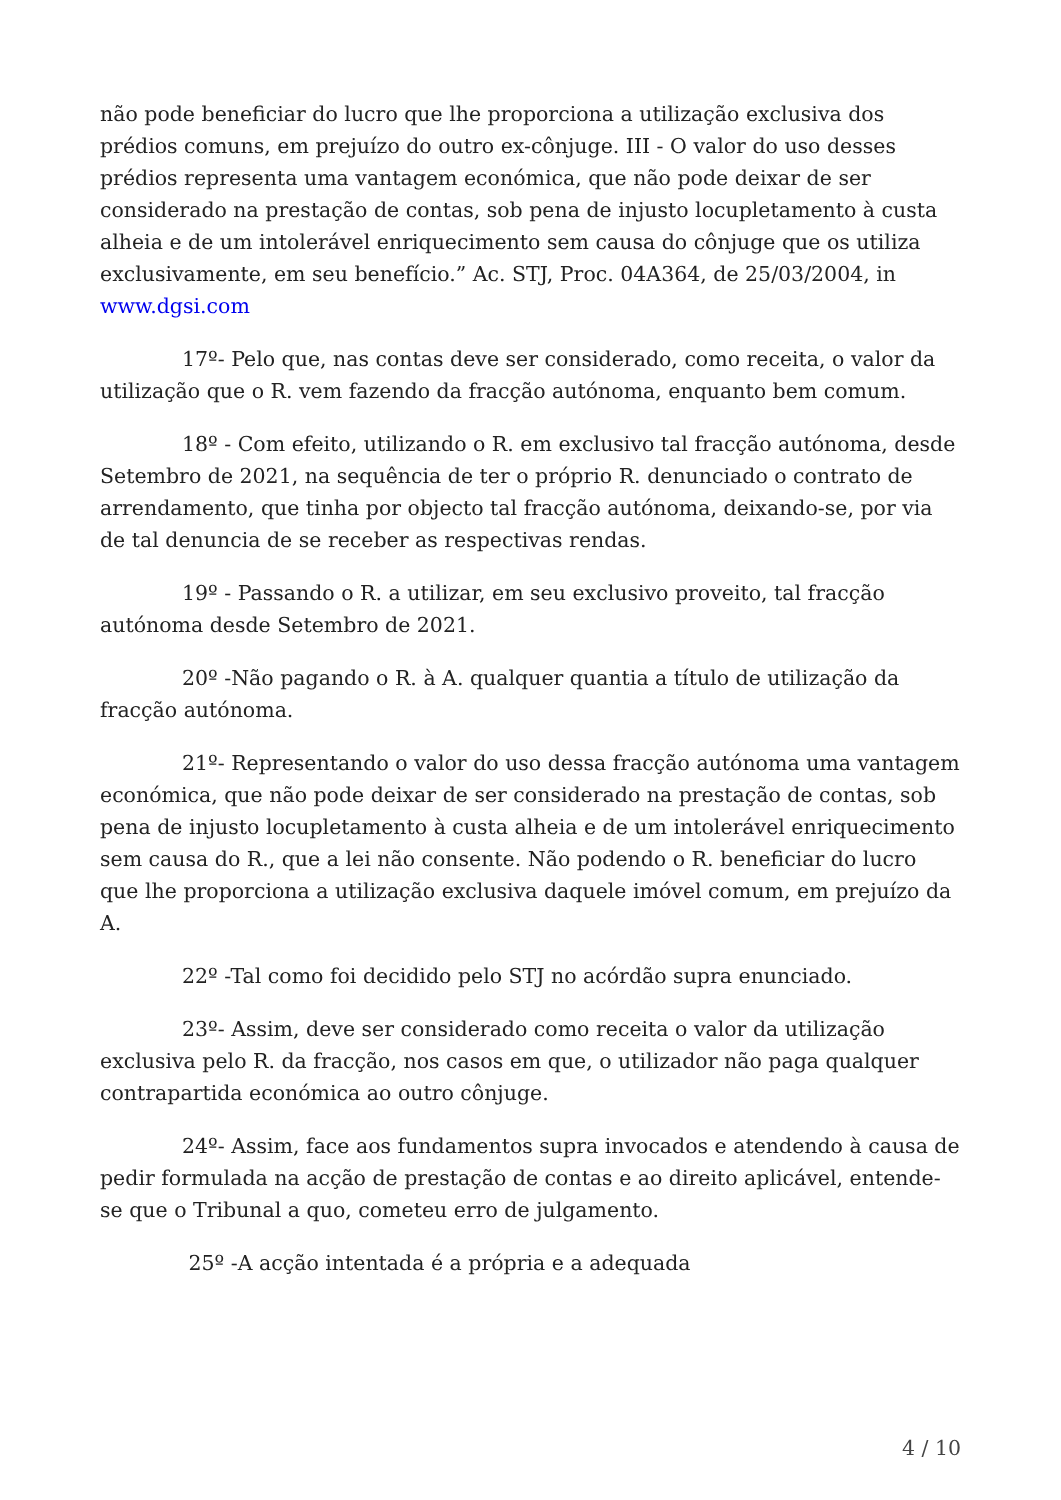não pode beneficiar do lucro que lhe proporciona a utilização exclusiva dos prédios comuns, em prejuízo do outro ex-cônjuge. III - O valor do uso desses prédios representa uma vantagem económica, que não pode deixar de ser considerado na prestação de contas, sob pena de injusto locupletamento à custa alheia e de um intolerável enriquecimento sem causa do cônjuge que os utiliza exclusivamente, em seu benefício.” Ac. STJ, Proc. 04A364, de 25/03/2004, in www.dgsi.com
17º- Pelo que, nas contas deve ser considerado, como receita, o valor da utilização que o R. vem fazendo da fracção autónoma, enquanto bem comum.
18º - Com efeito, utilizando o R. em exclusivo tal fracção autónoma, desde Setembro de 2021, na sequência de ter o próprio R. denunciado o contrato de arrendamento, que tinha por objecto tal fracção autónoma, deixando-se, por via de tal denuncia de se receber as respectivas rendas.
19º - Passando o R. a utilizar, em seu exclusivo proveito, tal fracção autónoma desde Setembro de 2021.
20º -Não pagando o R. à A. qualquer quantia a título de utilização da fracção autónoma.
21º- Representando o valor do uso dessa fracção autónoma uma vantagem económica, que não pode deixar de ser considerado na prestação de contas, sob pena de injusto locupletamento à custa alheia e de um intolerável enriquecimento sem causa do R., que a lei não consente. Não podendo o R. beneficiar do lucro que lhe proporciona a utilização exclusiva daquele imóvel comum, em prejuízo da A.
22º -Tal como foi decidido pelo STJ no acórdão supra enunciado.
23º- Assim, deve ser considerado como receita o valor da utilização exclusiva pelo R. da fracção, nos casos em que, o utilizador não paga qualquer contrapartida económica ao outro cônjuge.
24º- Assim, face aos fundamentos supra invocados e atendendo à causa de pedir formulada na acção de prestação de contas e ao direito aplicável, entende-se que o Tribunal a quo, cometeu erro de julgamento.
25º -A acção intentada é a própria e a adequada
4 / 10